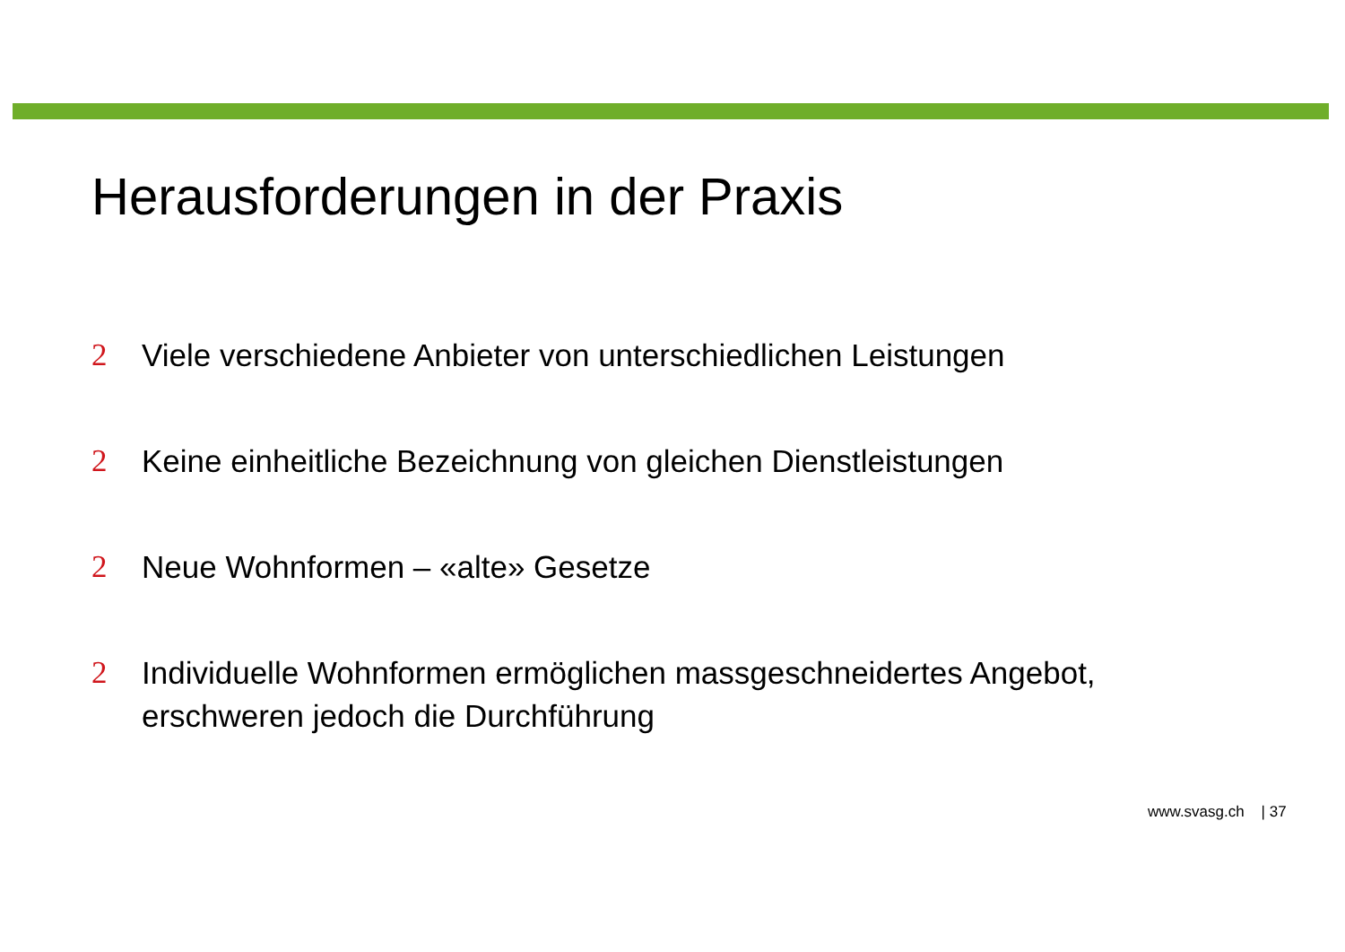Herausforderungen in der Praxis
2 Viele verschiedene Anbieter von unterschiedlichen Leistungen
2 Keine einheitliche Bezeichnung von gleichen Dienstleistungen
2 Neue Wohnformen – «alte» Gesetze
2 Individuelle Wohnformen ermöglichen massgeschneidertes Angebot,
erschweren jedoch die Durchführung
www.svasg.ch | 37